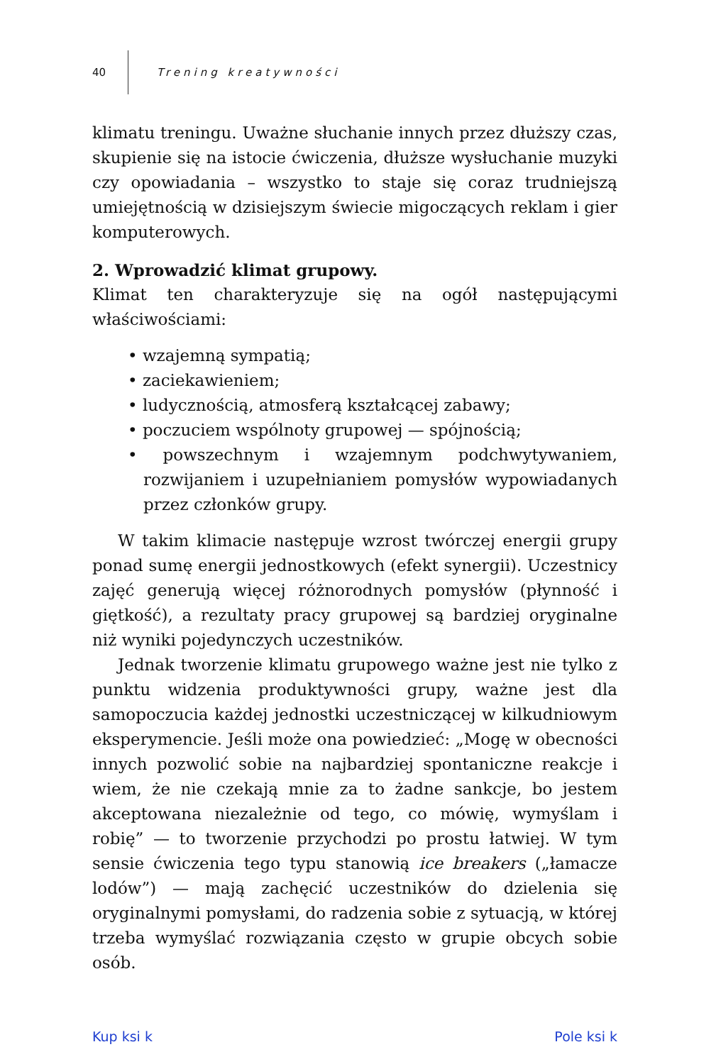40 Trening kreatywności
klimatu treningu. Uważne słuchanie innych przez dłuższy czas, skupienie się na istocie ćwiczenia, dłuższe wysłuchanie muzyki czy opowiadania – wszystko to staje się coraz trudniejszą umiejętnością w dzisiejszym świecie migoczących reklam i gier komputerowych.
2. Wprowadzić klimat grupowy.
Klimat ten charakteryzuje się na ogół następującymi właściwościami:
• wzajemną sympatią;
• zaciekawieniem;
• ludycznością, atmosferą kształcącej zabawy;
• poczuciem wspólnoty grupowej — spójnością;
• powszechnym i wzajemnym podchwytywaniem, rozwijaniem i uzupełnianiem pomysłów wypowiadanych przez członków grupy.
W takim klimacie następuje wzrost twórczej energii grupy ponad sumę energii jednostkowych (efekt synergii). Uczestnicy zajęć generują więcej różnorodnych pomysłów (płynność i giętkość), a rezultaty pracy grupowej są bardziej oryginalne niż wyniki pojedynczych uczestników.
Jednak tworzenie klimatu grupowego ważne jest nie tylko z punktu widzenia produktywności grupy, ważne jest dla samopoczucia każdej jednostki uczestniczącej w kilkudniowym eksperymencie. Jeśli może ona powiedzieć: „Mogę w obecności innych pozwolić sobie na najbardziej spontaniczne reakcje i wiem, że nie czekają mnie za to żadne sankcje, bo jestem akceptowana niezależnie od tego, co mówię, wymyślam i robię” — to tworzenie przychodzi po prostu łatwiej. W tym sensie ćwiczenia tego typu stanowią ice breakers („łamacze lodów”) — mają zachęcić uczestników do dzielenia się oryginalnymi pomysłami, do radzenia sobie z sytuacją, w której trzeba wymyślać rozwiązania często w grupie obcych sobie osób.
Kup ksi k Pole ksi k